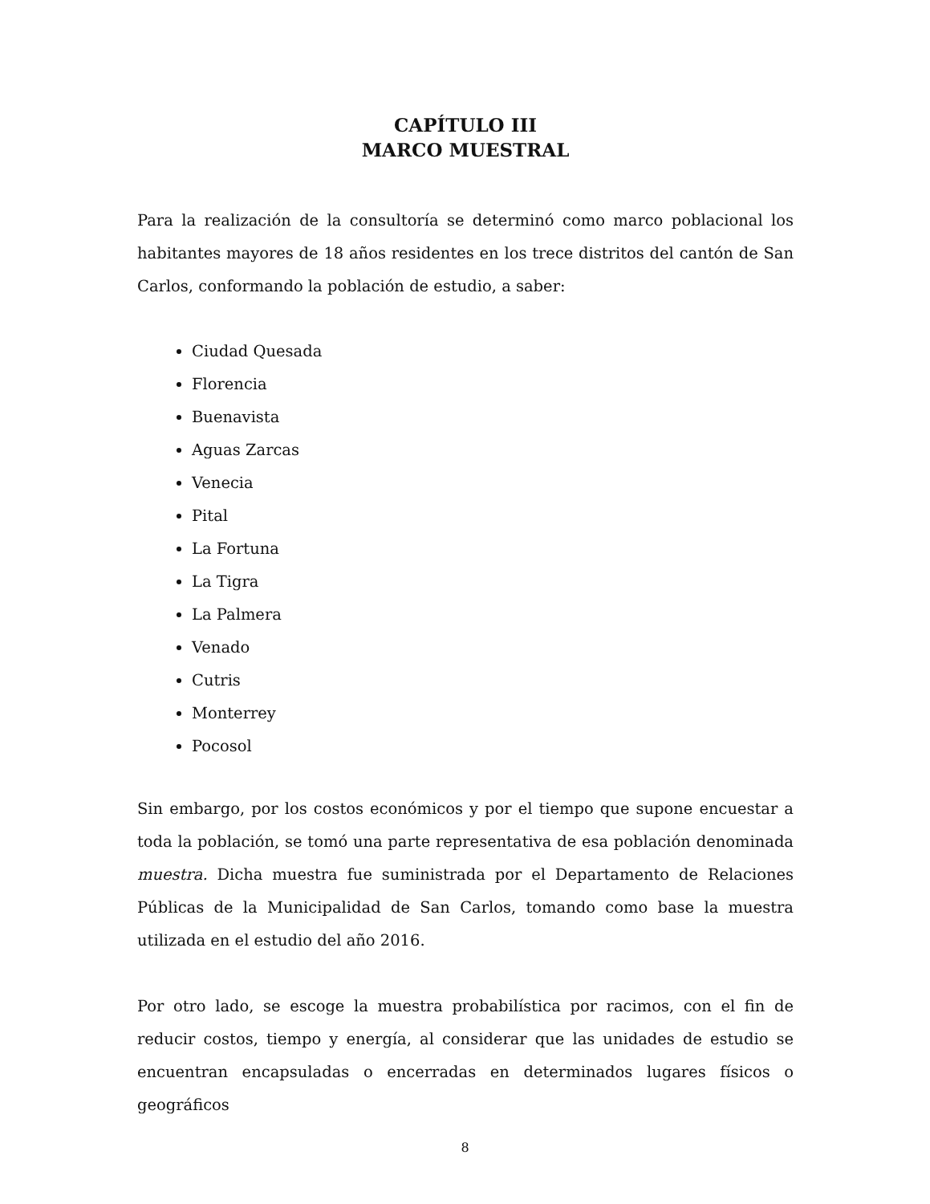CAPÍTULO III
MARCO MUESTRAL
Para la realización de la consultoría se determinó como marco poblacional los habitantes mayores de 18 años residentes en los trece distritos del cantón de San Carlos, conformando la población de estudio, a saber:
Ciudad Quesada
Florencia
Buenavista
Aguas Zarcas
Venecia
Pital
La Fortuna
La Tigra
La Palmera
Venado
Cutris
Monterrey
Pocosol
Sin embargo, por los costos económicos y por el tiempo que supone encuestar a toda la población, se tomó una parte representativa de esa población denominada muestra. Dicha muestra fue suministrada por el Departamento de Relaciones Públicas de la Municipalidad de San Carlos, tomando como base la muestra utilizada en el estudio del año 2016.
Por otro lado, se escoge la muestra probabilística por racimos, con el fin de reducir costos, tiempo y energía, al considerar que las unidades de estudio se encuentran encapsuladas o encerradas en determinados lugares físicos o geográficos
8